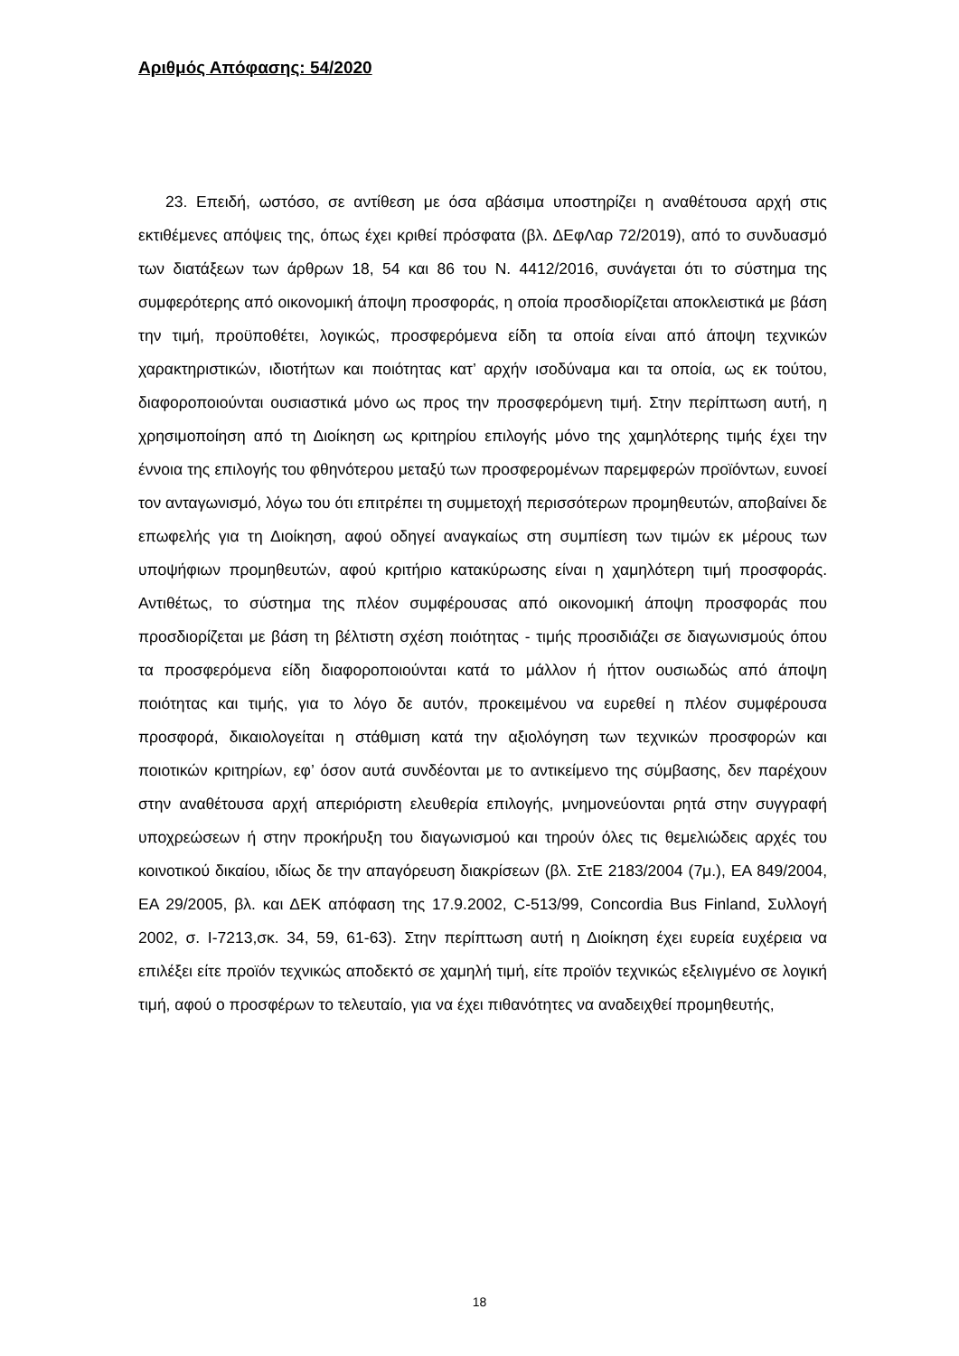Αριθμός Απόφασης: 54/2020
23. Επειδή, ωστόσο, σε αντίθεση με όσα αβάσιμα υποστηρίζει η αναθέτουσα αρχή στις εκτιθέμενες απόψεις της, όπως έχει κριθεί πρόσφατα (βλ. ΔΕφΛαρ 72/2019), από το συνδυασμό των διατάξεων των άρθρων 18, 54 και 86 του Ν. 4412/2016, συνάγεται ότι το σύστημα της συμφερότερης από οικονομική άποψη προσφοράς, η οποία προσδιορίζεται αποκλειστικά με βάση την τιμή, προϋποθέτει, λογικώς, προσφερόμενα είδη τα οποία είναι από άποψη τεχνικών χαρακτηριστικών, ιδιοτήτων και ποιότητας κατ’ αρχήν ισοδύναμα και τα οποία, ως εκ τούτου, διαφοροποιούνται ουσιαστικά μόνο ως προς την προσφερόμενη τιμή. Στην περίπτωση αυτή, η χρησιμοποίηση από τη Διοίκηση ως κριτηρίου επιλογής μόνο της χαμηλότερης τιμής έχει την έννοια της επιλογής του φθηνότερου μεταξύ των προσφερομένων παρεμφερών προϊόντων, ευνοεί τον ανταγωνισμό, λόγω του ότι επιτρέπει τη συμμετοχή περισσότερων προμηθευτών, αποβαίνει δε επωφελής για τη Διοίκηση, αφού οδηγεί αναγκαίως στη συμπίεση των τιμών εκ μέρους των υποψήφιων προμηθευτών, αφού κριτήριο κατακύρωσης είναι η χαμηλότερη τιμή προσφοράς. Αντιθέτως, το σύστημα της πλέον συμφέρουσας από οικονομική άποψη προσφοράς που προσδιορίζεται με βάση τη βέλτιστη σχέση ποιότητας - τιμής προσιδιάζει σε διαγωνισμούς όπου τα προσφερόμενα είδη διαφοροποιούνται κατά το μάλλον ή ήττον ουσιωδώς από άποψη ποιότητας και τιμής, για το λόγο δε αυτόν, προκειμένου να ευρεθεί η πλέον συμφέρουσα προσφορά, δικαιολογείται η στάθμιση κατά την αξιολόγηση των τεχνικών προσφορών και ποιοτικών κριτηρίων, εφ’ όσον αυτά συνδέονται με το αντικείμενο της σύμβασης, δεν παρέχουν στην αναθέτουσα αρχή απεριόριστη ελευθερία επιλογής, μνημονεύονται ρητά στην συγγραφή υποχρεώσεων ή στην προκήρυξη του διαγωνισμού και τηρούν όλες τις θεμελιώδεις αρχές του κοινοτικού δικαίου, ιδίως δε την απαγόρευση διακρίσεων (βλ. ΣτΕ 2183/2004 (7μ.), ΕΑ 849/2004, ΕΑ 29/2005, βλ. και ΔΕΚ απόφαση της 17.9.2002, C-513/99, Concordia Bus Finland, Συλλογή 2002, σ. I-7213,σκ. 34, 59, 61-63). Στην περίπτωση αυτή η Διοίκηση έχει ευρεία ευχέρεια να επιλέξει είτε προϊόν τεχνικώς αποδεκτό σε χαμηλή τιμή, είτε προϊόν τεχνικώς εξελιγμένο σε λογική τιμή, αφού ο προσφέρων το τελευταίο, για να έχει πιθανότητες να αναδειχθεί προμηθευτής,
18